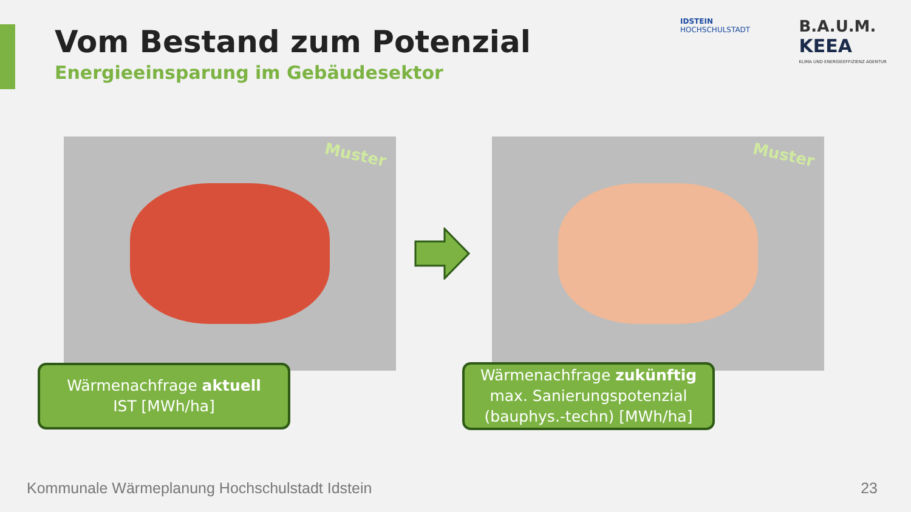Vom Bestand zum Potenzial
Energieeinsparung im Gebäudesektor
IDSTEIN
HOCHSCHULSTADT
B.A.U.M.
KEEA
KLIMA UND ENERGIEEFFIZIENZ AGENTUR
Muster Muster
Wärmenachfrage aktuell
IST [MWh/ha]
Wärmenachfrage zukünftig
max. Sanierungspotenzial
(bauphys.-techn) [MWh/ha]
Kommunale Wärmeplanung Hochschulstadt Idstein
23